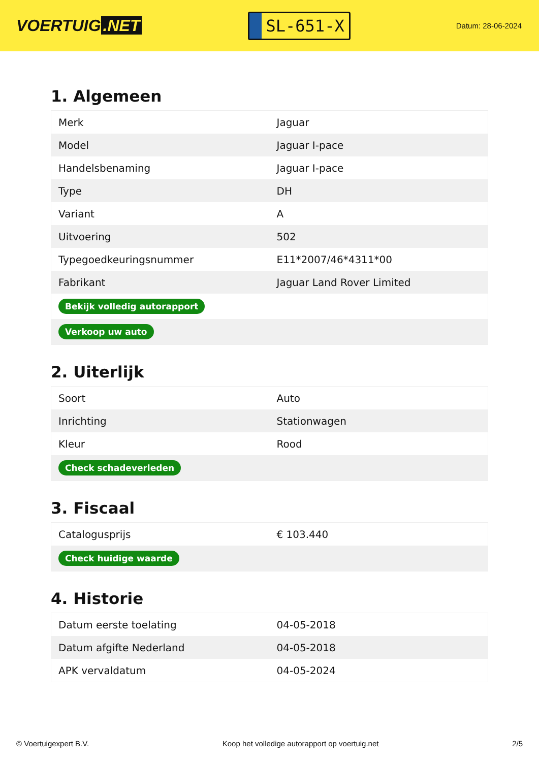VOERTUIG.NET
SL-651-X
Datum: 28-06-2024
1. Algemeen
| Merk | Jaguar |
| Model | Jaguar I-pace |
| Handelsbenaming | Jaguar I-pace |
| Type | DH |
| Variant | A |
| Uitvoering | 502 |
| Typegoedkeuringsnummer | E11*2007/46*4311*00 |
| Fabrikant | Jaguar Land Rover Limited |
| Bekijk volledig autorapport | |
| Verkoop uw auto | |
2. Uiterlijk
| Soort | Auto |
| Inrichting | Stationwagen |
| Kleur | Rood |
| Check schadeverleden | |
3. Fiscaal
| Catalogusprijs | € 103.440 |
| Check huidige waarde | |
4. Historie
| Datum eerste toelating | 04-05-2018 |
| Datum afgifte Nederland | 04-05-2018 |
| APK vervaldatum | 04-05-2024 |
© Voertuigexpert B.V. Koop het volledige autorapport op voertuig.net 2/5